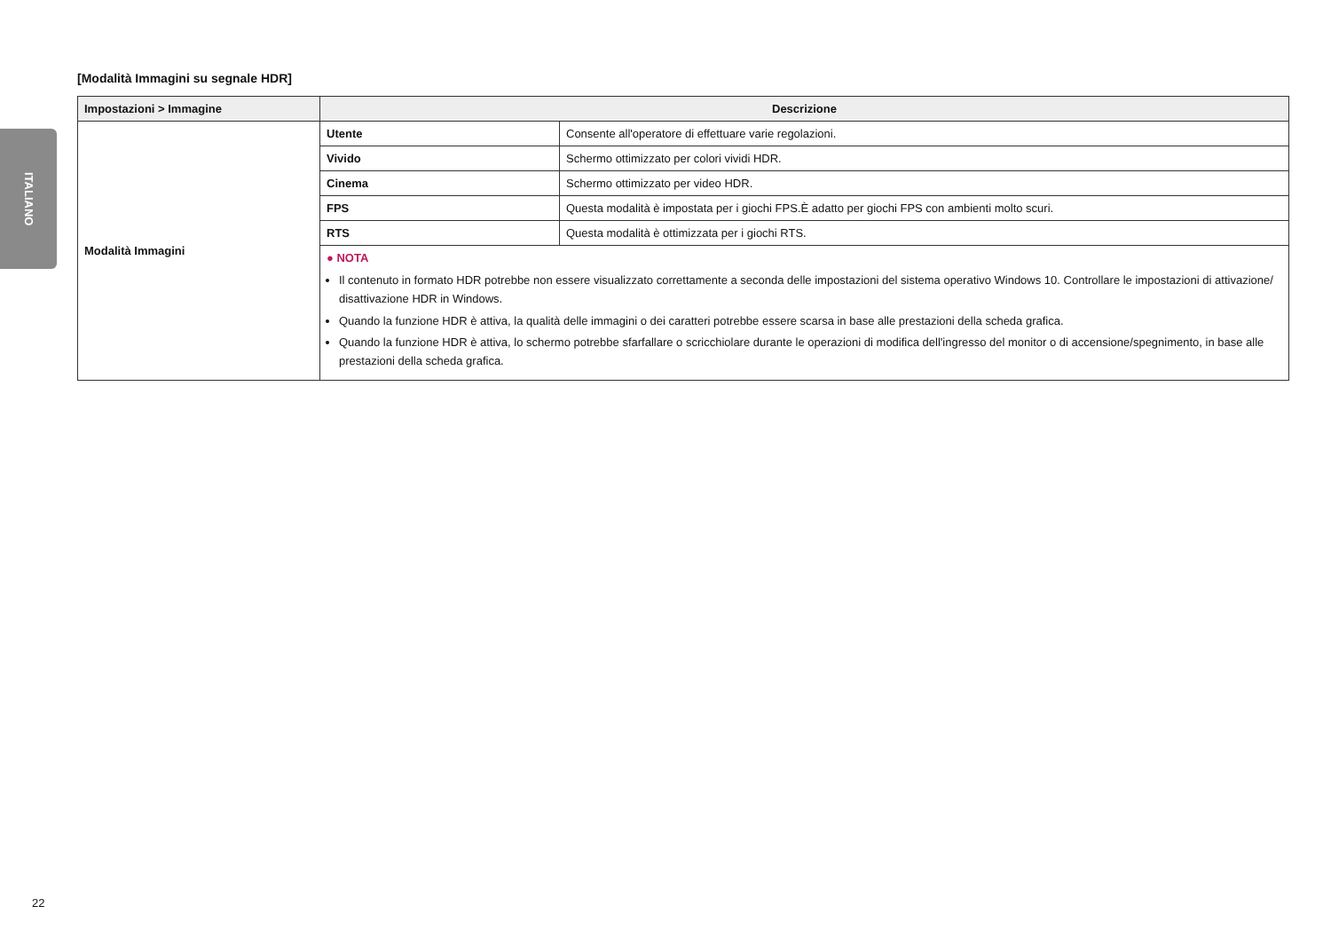ITALIANO
[Modalità Immagini su segnale HDR]
| Impostazioni > Immagine | Descrizione | |
| --- | --- | --- |
| Modalità Immagini | Utente | Consente all'operatore di effettuare varie regolazioni. |
| | Vivido | Schermo ottimizzato per colori vividi HDR. |
| | Cinema | Schermo ottimizzato per video HDR. |
| | FPS | Questa modalità è impostata per i giochi FPS.È adatto per giochi FPS con ambienti molto scuri. |
| | RTS | Questa modalità è ottimizzata per i giochi RTS. |
| | ● NOTA Il contenuto in formato HDR potrebbe non essere visualizzato correttamente a seconda delle impostazioni del sistema operativo Windows 10. Controllare le impostazioni di attivazione/ disattivazione HDR in Windows. Quando la funzione HDR è attiva, la qualità delle immagini o dei caratteri potrebbe essere scarsa in base alle prestazioni della scheda grafica. Quando la funzione HDR è attiva, lo schermo potrebbe sfarfallare o scricchiolare durante le operazioni di modifica dell'ingresso del monitor o di accensione/spegnimento, in base alle prestazioni della scheda grafica. | |
22